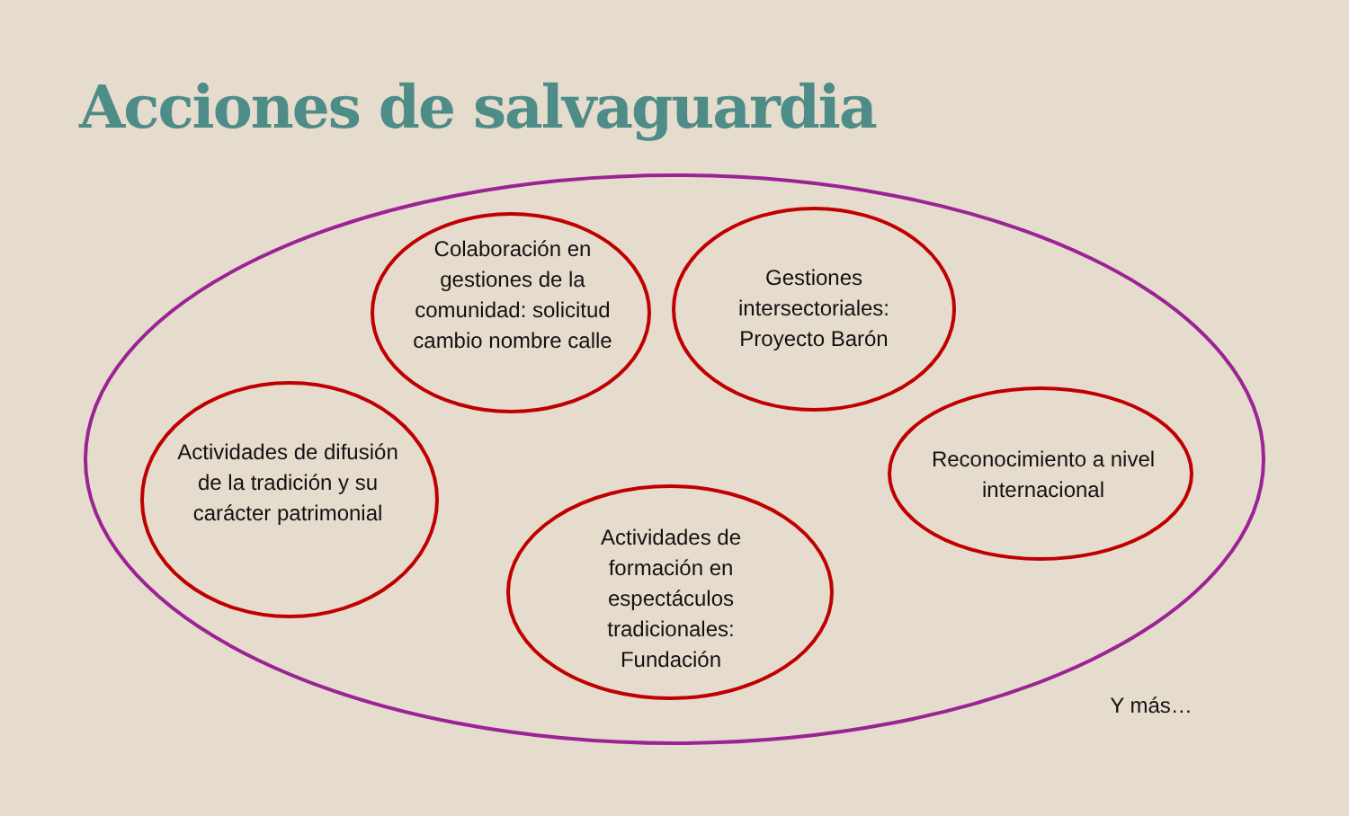Acciones de salvaguardia
Colaboración en gestiones de la comunidad: solicitud cambio nombre calle
Gestiones intersectoriales: Proyecto Barón
Actividades de difusión de la tradición y su carácter patrimonial
Reconocimiento a nivel internacional
Actividades de formación en espectáculos tradicionales: Fundación
Y más…